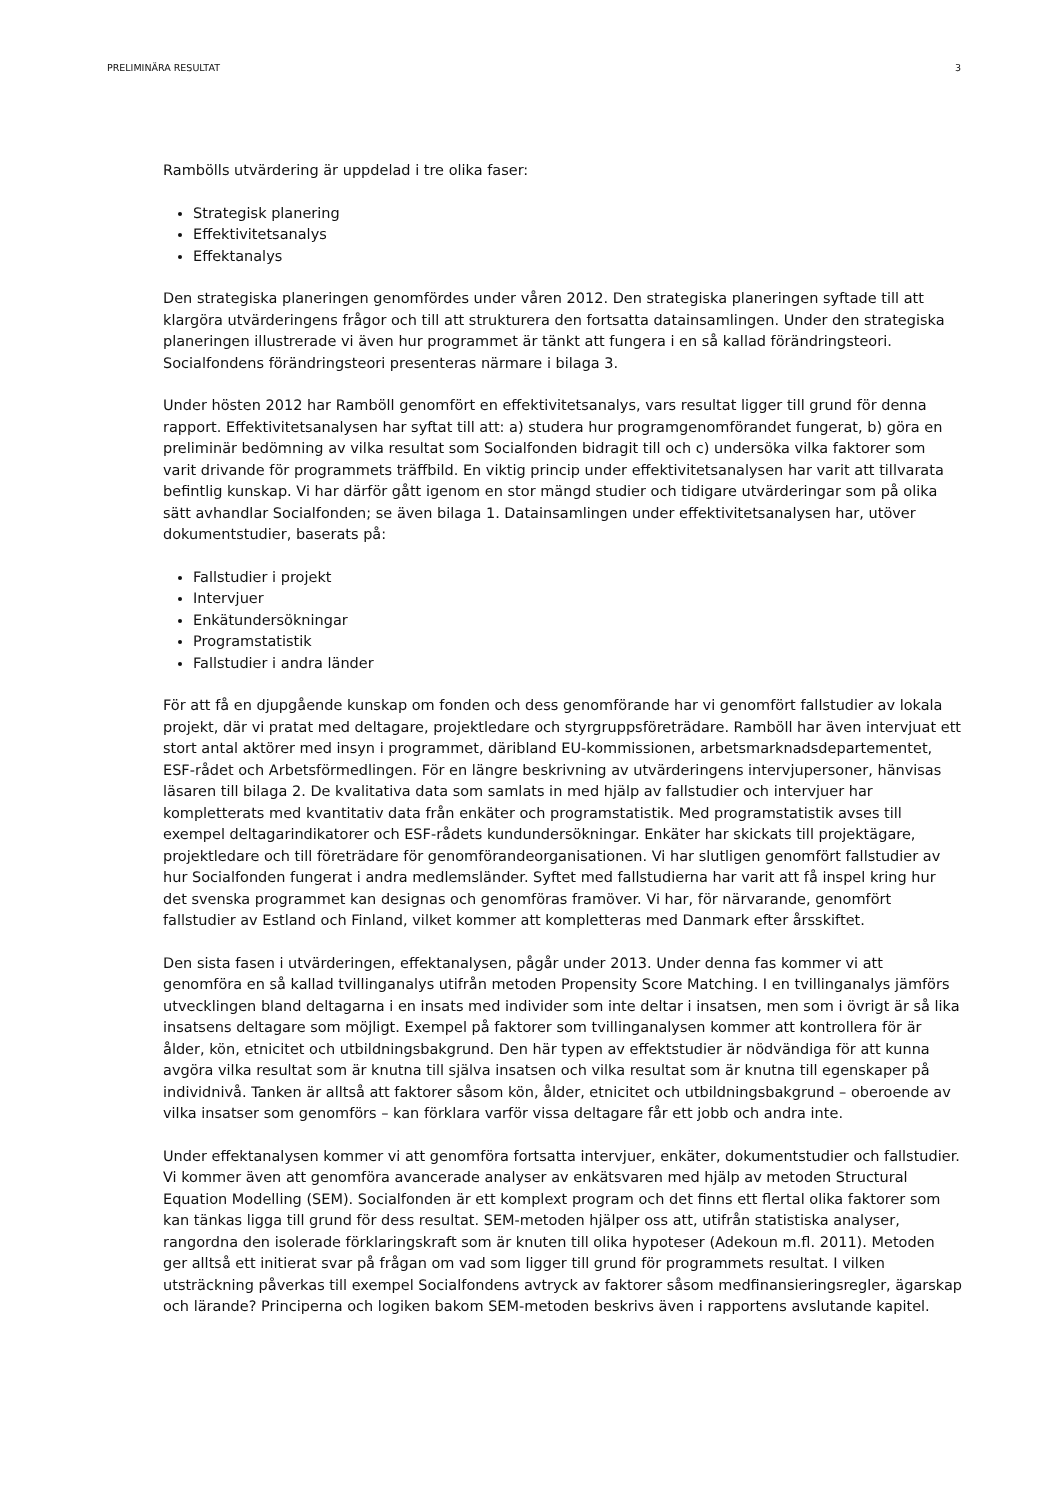PRELIMINÄRA RESULTAT 3
Rambölls utvärdering är uppdelad i tre olika faser:
Strategisk planering
Effektivitetsanalys
Effektanalys
Den strategiska planeringen genomfördes under våren 2012. Den strategiska planeringen syftade till att klargöra utvärderingens frågor och till att strukturera den fortsatta datainsamlingen. Under den strategiska planeringen illustrerade vi även hur programmet är tänkt att fungera i en så kallad förändringsteori. Socialfondens förändringsteori presenteras närmare i bilaga 3.
Under hösten 2012 har Ramböll genomfört en effektivitetsanalys, vars resultat ligger till grund för denna rapport. Effektivitetsanalysen har syftat till att: a) studera hur programgenomförandet fungerat, b) göra en preliminär bedömning av vilka resultat som Socialfonden bidragit till och c) undersöka vilka faktorer som varit drivande för programmets träffbild. En viktig princip under effektivitetsanalysen har varit att tillvarata befintlig kunskap. Vi har därför gått igenom en stor mängd studier och tidigare utvärderingar som på olika sätt avhandlar Socialfonden; se även bilaga 1. Datainsamlingen under effektivitetsanalysen har, utöver dokumentstudier, baserats på:
Fallstudier i projekt
Intervjuer
Enkätundersökningar
Programstatistik
Fallstudier i andra länder
För att få en djupgående kunskap om fonden och dess genomförande har vi genomfört fallstudier av lokala projekt, där vi pratat med deltagare, projektledare och styrgruppsföreträdare. Ramböll har även intervjuat ett stort antal aktörer med insyn i programmet, däribland EU-kommissionen, arbetsmarknadsdepartementet, ESF-rådet och Arbetsförmedlingen. För en längre beskrivning av utvärderingens intervjupersoner, hänvisas läsaren till bilaga 2. De kvalitativa data som samlats in med hjälp av fallstudier och intervjuer har kompletterats med kvantitativ data från enkäter och programstatistik. Med programstatistik avses till exempel deltagarindikatorer och ESF-rådets kundundersökningar. Enkäter har skickats till projektägare, projektledare och till företrädare för genomförandeorganisationen. Vi har slutligen genomfört fallstudier av hur Socialfonden fungerat i andra medlemsländer. Syftet med fallstudierna har varit att få inspel kring hur det svenska programmet kan designas och genomföras framöver. Vi har, för närvarande, genomfört fallstudier av Estland och Finland, vilket kommer att kompletteras med Danmark efter årsskiftet.
Den sista fasen i utvärderingen, effektanalysen, pågår under 2013. Under denna fas kommer vi att genomföra en så kallad tvillinganalys utifrån metoden Propensity Score Matching. I en tvillinganalys jämförs utvecklingen bland deltagarna i en insats med individer som inte deltar i insatsen, men som i övrigt är så lika insatsens deltagare som möjligt. Exempel på faktorer som tvillinganalysen kommer att kontrollera för är ålder, kön, etnicitet och utbildningsbakgrund. Den här typen av effektstudier är nödvändiga för att kunna avgöra vilka resultat som är knutna till själva insatsen och vilka resultat som är knutna till egenskaper på individnivå. Tanken är alltså att faktorer såsom kön, ålder, etnicitet och utbildningsbakgrund – oberoende av vilka insatser som genomförs – kan förklara varför vissa deltagare får ett jobb och andra inte.
Under effektanalysen kommer vi att genomföra fortsatta intervjuer, enkäter, dokumentstudier och fallstudier. Vi kommer även att genomföra avancerade analyser av enkätsvaren med hjälp av metoden Structural Equation Modelling (SEM). Socialfonden är ett komplext program och det finns ett flertal olika faktorer som kan tänkas ligga till grund för dess resultat. SEM-metoden hjälper oss att, utifrån statistiska analyser, rangordna den isolerade förklaringskraft som är knuten till olika hypoteser (Adekoun m.fl. 2011). Metoden ger alltså ett initierat svar på frågan om vad som ligger till grund för programmets resultat. I vilken utsträckning påverkas till exempel Socialfondens avtryck av faktorer såsom medfinansieringsregler, ägarskap och lärande? Principerna och logiken bakom SEM-metoden beskrivs även i rapportens avslutande kapitel.